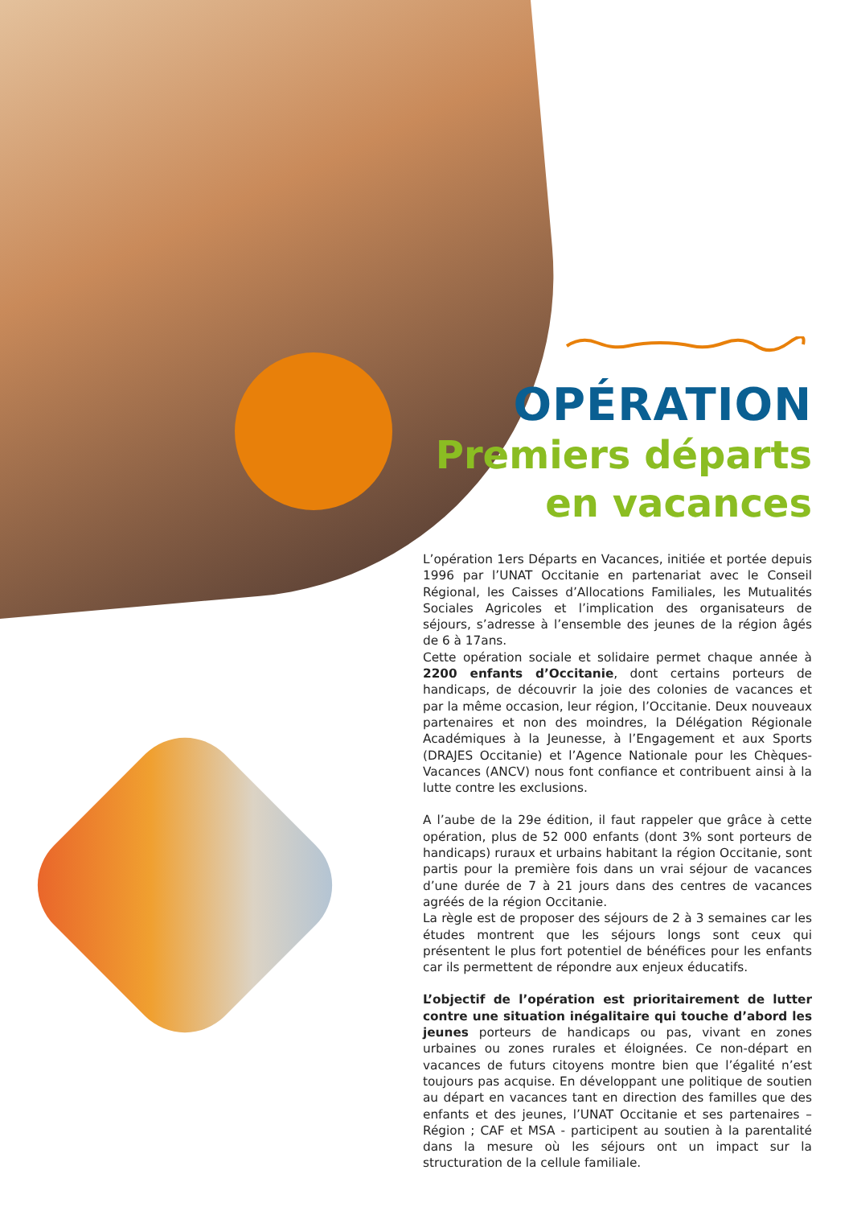OPÉRATION
Premiers départs
en vacances
L’opération 1ers Départs en Vacances, initiée et portée depuis 1996 par l’UNAT Occitanie en partenariat avec le Conseil Régional, les Caisses d’Allocations Familiales, les Mutualités Sociales Agricoles et l’implication des organisateurs de séjours, s’adresse à l’ensemble des jeunes de la région âgés de 6 à 17ans.
Cette opération sociale et solidaire permet chaque année à 2200 enfants d’Occitanie, dont certains porteurs de handicaps, de découvrir la joie des colonies de vacances et par la même occasion, leur région, l’Occitanie. Deux nouveaux partenaires et non des moindres, la Délégation Régionale Académiques à la Jeunesse, à l’Engagement et aux Sports (DRAJES Occitanie) et l’Agence Nationale pour les Chèques-Vacances (ANCV) nous font confiance et contribuent ainsi à la lutte contre les exclusions.
A l’aube de la 29e édition, il faut rappeler que grâce à cette opération, plus de 52 000 enfants (dont 3% sont porteurs de handicaps) ruraux et urbains habitant la région Occitanie, sont partis pour la première fois dans un vrai séjour de vacances d’une durée de 7 à 21 jours dans des centres de vacances agréés de la région Occitanie.
La règle est de proposer des séjours de 2 à 3 semaines car les études montrent que les séjours longs sont ceux qui présentent le plus fort potentiel de bénéfices pour les enfants car ils permettent de répondre aux enjeux éducatifs.
L’objectif de l’opération est prioritairement de lutter contre une situation inégalitaire qui touche d’abord les jeunes porteurs de handicaps ou pas, vivant en zones urbaines ou zones rurales et éloignées. Ce non-départ en vacances de futurs citoyens montre bien que l’égalité n’est toujours pas acquise. En développant une politique de soutien au départ en vacances tant en direction des familles que des enfants et des jeunes, l’UNAT Occitanie et ses partenaires – Région ; CAF et MSA - participent au soutien à la parentalité dans la mesure où les séjours ont un impact sur la structuration de la cellule familiale.